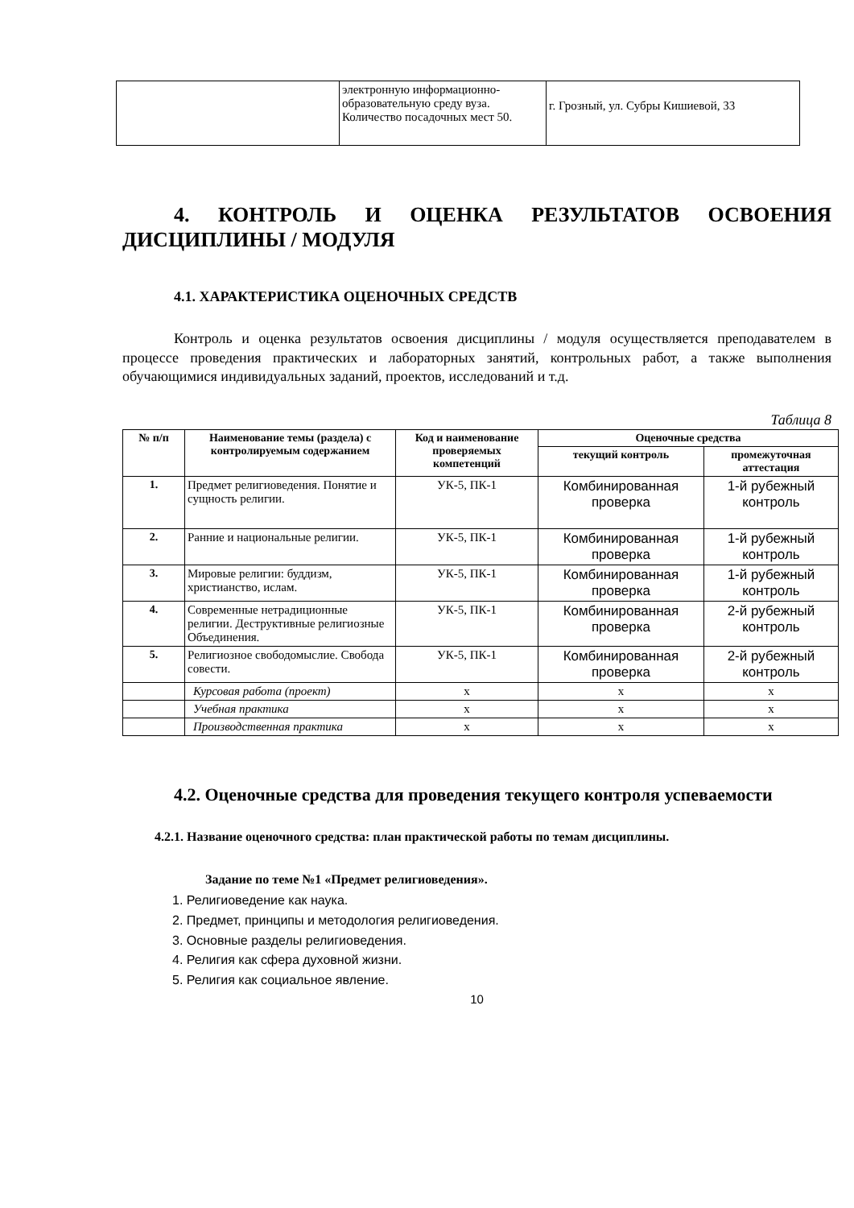| | электронную информационно-образовательную среду вуза. Количество посадочных мест 50. | г. Грозный, ул. Субры Кишиевой, 33 |
4. КОНТРОЛЬ И ОЦЕНКА РЕЗУЛЬТАТОВ ОСВОЕНИЯ ДИСЦИПЛИНЫ / МОДУЛЯ
4.1. ХАРАКТЕРИСТИКА ОЦЕНОЧНЫХ СРЕДСТВ
Контроль и оценка результатов освоения дисциплины / модуля осуществляется преподавателем в процессе проведения практических и лабораторных занятий, контрольных работ, а также выполнения обучающимися индивидуальных заданий, проектов, исследований и т.д.
Таблица 8
| № п/п | Наименование темы (раздела) с контролируемым содержанием | Код и наименование проверяемых компетенций | Оценочные средства | |
| --- | --- | --- | --- | --- |
| | | | текущий контроль | промежуточная аттестация |
| 1. | Предмет религиоведения. Понятие и сущность религии. | УК-5, ПК-1 | Комбинированная проверка | 1-й рубежный контроль |
| 2. | Ранние и национальные религии. | УК-5, ПК-1 | Комбинированная проверка | 1-й рубежный контроль |
| 3. | Мировые религии: буддизм, христианство, ислам. | УК-5, ПК-1 | Комбинированная проверка | 1-й рубежный контроль |
| 4. | Современные нетрадиционные религии. Деструктивные религиозные Объединения. | УК-5, ПК-1 | Комбинированная проверка | 2-й рубежный контроль |
| 5. | Религиозное свободомыслие. Свобода совести. | УК-5, ПК-1 | Комбинированная проверка | 2-й рубежный контроль |
| | Курсовая работа (проект) | x | x | x |
| | Учебная практика | x | x | x |
| | Производственная практика | x | x | x |
4.2. Оценочные средства для проведения текущего контроля успеваемости
4.2.1. Название оценочного средства: план практической работы по темам дисциплины.
Задание по теме №1 «Предмет религиоведения».
1. Религиоведение как наука.
2. Предмет, принципы и методология религиоведения.
3. Основные разделы религиоведения.
4. Религия как сфера духовной жизни.
5. Религия как социальное явление.
10